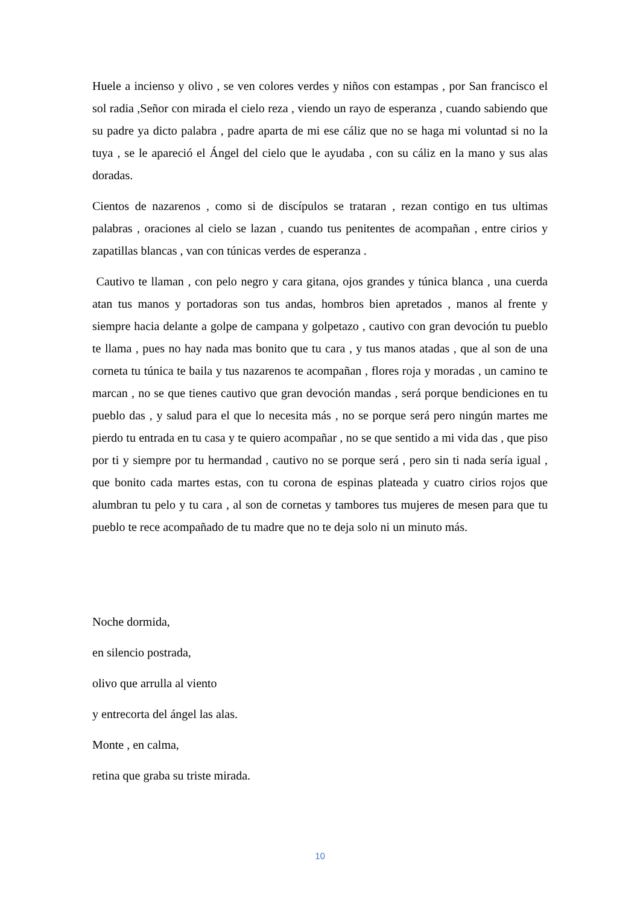Huele a incienso y olivo , se ven colores verdes y niños con estampas , por San francisco el sol radia ,Señor con mirada el cielo reza , viendo un rayo de esperanza , cuando sabiendo que su padre ya dicto palabra , padre aparta de mi ese cáliz que no se haga mi voluntad si no la tuya , se le apareció el Ángel del cielo que le ayudaba , con su cáliz en la mano y sus alas doradas.
Cientos de nazarenos , como si de discípulos se trataran , rezan contigo en tus ultimas palabras , oraciones al cielo se lazan , cuando tus penitentes de acompañan , entre cirios y zapatillas blancas , van con túnicas verdes de esperanza .
Cautivo te llaman , con pelo negro y cara gitana, ojos grandes y túnica blanca , una cuerda atan tus manos y portadoras son tus andas, hombros bien apretados , manos al frente y siempre hacia delante a golpe de campana y golpetazo , cautivo con gran devoción tu pueblo te llama , pues no hay nada mas bonito que tu cara , y tus manos atadas , que al son de una corneta tu túnica te baila y tus nazarenos te acompañan , flores roja y moradas , un camino te marcan , no se que tienes cautivo que gran devoción mandas , será porque bendiciones en tu pueblo das , y salud para el que lo necesita más , no se porque será pero ningún martes me pierdo tu entrada en tu casa y te quiero acompañar , no se que sentido a mi vida das , que piso por ti y siempre por tu hermandad , cautivo no se porque será , pero sin ti nada sería igual , que bonito cada martes estas, con tu corona de espinas plateada y cuatro cirios rojos que alumbran tu pelo y tu cara , al son de cornetas y tambores tus mujeres de mesen para que tu pueblo te rece acompañado de tu madre que no te deja solo ni un minuto más.
Noche dormida,
en silencio postrada,
olivo que arrulla al viento
y entrecorta del ángel las alas.
Monte , en calma,
retina que graba su triste mirada.
10